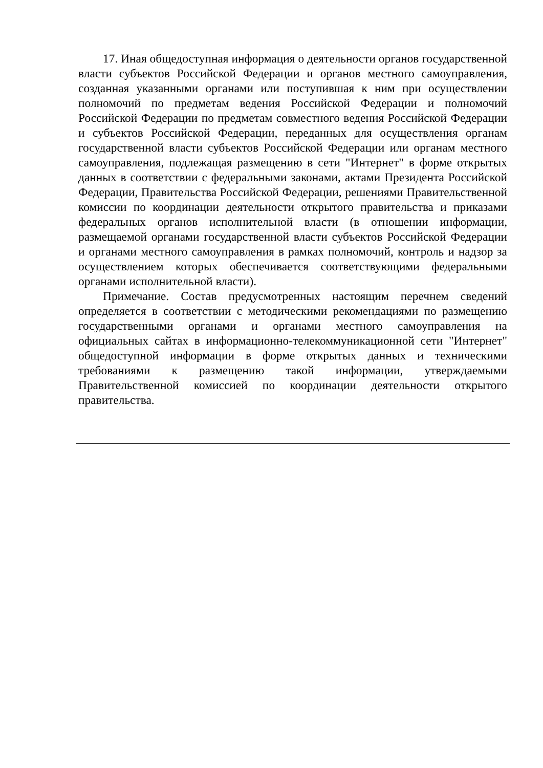17. Иная общедоступная информация о деятельности органов государственной власти субъектов Российской Федерации и органов местного самоуправления, созданная указанными органами или поступившая к ним при осуществлении полномочий по предметам ведения Российской Федерации и полномочий Российской Федерации по предметам совместного ведения Российской Федерации и субъектов Российской Федерации, переданных для осуществления органам государственной власти субъектов Российской Федерации или органам местного самоуправления, подлежащая размещению в сети "Интернет" в форме открытых данных в соответствии с федеральными законами, актами Президента Российской Федерации, Правительства Российской Федерации, решениями Правительственной комиссии по координации деятельности открытого правительства и приказами федеральных органов исполнительной власти (в отношении информации, размещаемой органами государственной власти субъектов Российской Федерации и органами местного самоуправления в рамках полномочий, контроль и надзор за осуществлением которых обеспечивается соответствующими федеральными органами исполнительной власти).
Примечание. Состав предусмотренных настоящим перечнем сведений определяется в соответствии с методическими рекомендациями по размещению государственными органами и органами местного самоуправления на официальных сайтах в информационно-телекоммуникационной сети "Интернет" общедоступной информации в форме открытых данных и техническими требованиями к размещению такой информации, утверждаемыми Правительственной комиссией по координации деятельности открытого правительства.